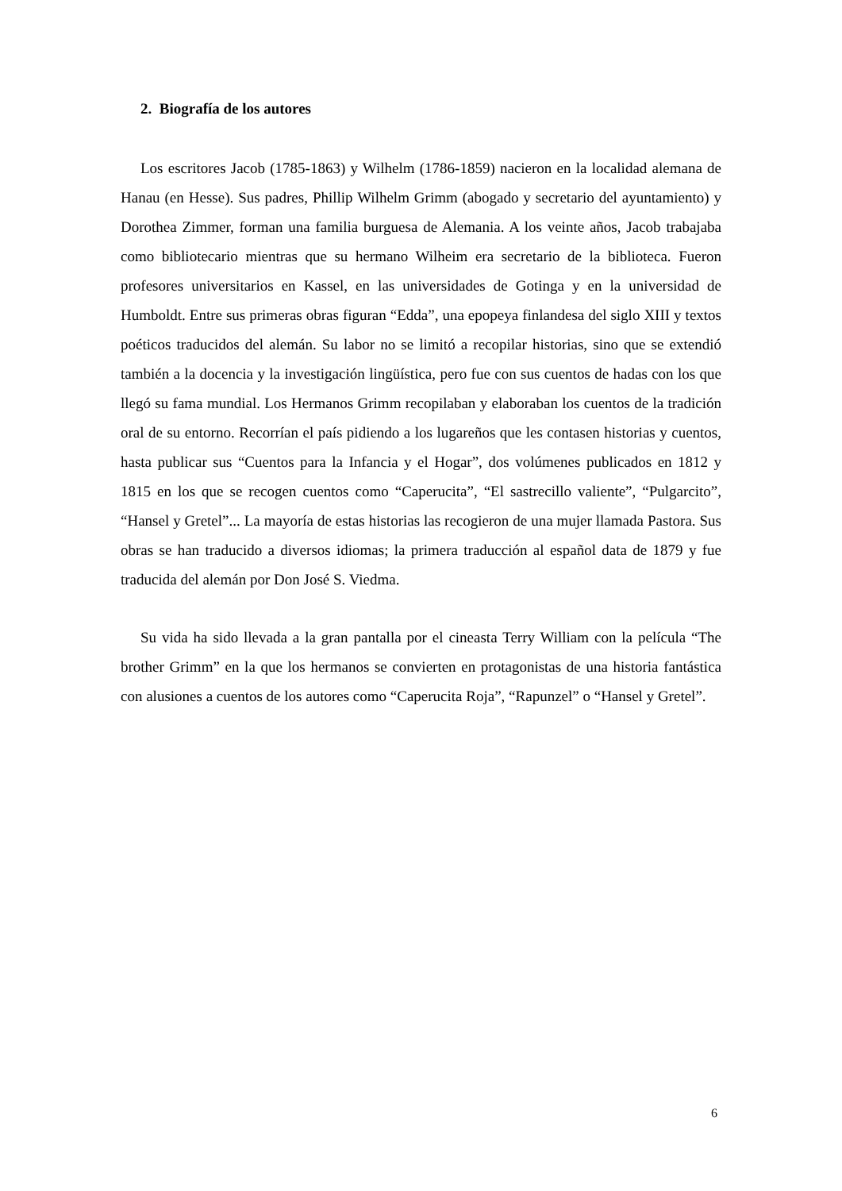2. Biografía de los autores
Los escritores Jacob (1785-1863) y Wilhelm (1786-1859) nacieron en la localidad alemana de Hanau (en Hesse). Sus padres, Phillip Wilhelm Grimm (abogado y secretario del ayuntamiento) y Dorothea Zimmer, forman una familia burguesa de Alemania. A los veinte años, Jacob trabajaba como bibliotecario mientras que su hermano Wilheim era secretario de la biblioteca. Fueron profesores universitarios en Kassel, en las universidades de Gotinga y en la universidad de Humboldt. Entre sus primeras obras figuran “Edda”, una epopeya finlandesa del siglo XIII y textos poéticos traducidos del alemán. Su labor no se limitó a recopilar historias, sino que se extendió también a la docencia y la investigación lingüística, pero fue con sus cuentos de hadas con los que llegó su fama mundial. Los Hermanos Grimm recopilaban y elaboraban los cuentos de la tradición oral de su entorno. Recorrían el país pidiendo a los lugareños que les contasen historias y cuentos, hasta publicar sus “Cuentos para la Infancia y el Hogar”, dos volúmenes publicados en 1812 y 1815 en los que se recogen cuentos como “Caperucita”, “El sastrecillo valiente”, “Pulgarcito”, “Hansel y Gretel”... La mayoría de estas historias las recogieron de una mujer llamada Pastora. Sus obras se han traducido a diversos idiomas; la primera traducción al español data de 1879 y fue traducida del alemán por Don José S. Viedma.
Su vida ha sido llevada a la gran pantalla por el cineasta Terry William con la película “The brother Grimm” en la que los hermanos se convierten en protagonistas de una historia fantástica con alusiones a cuentos de los autores como “Caperucita Roja”, “Rapunzel” o “Hansel y Gretel”.
6